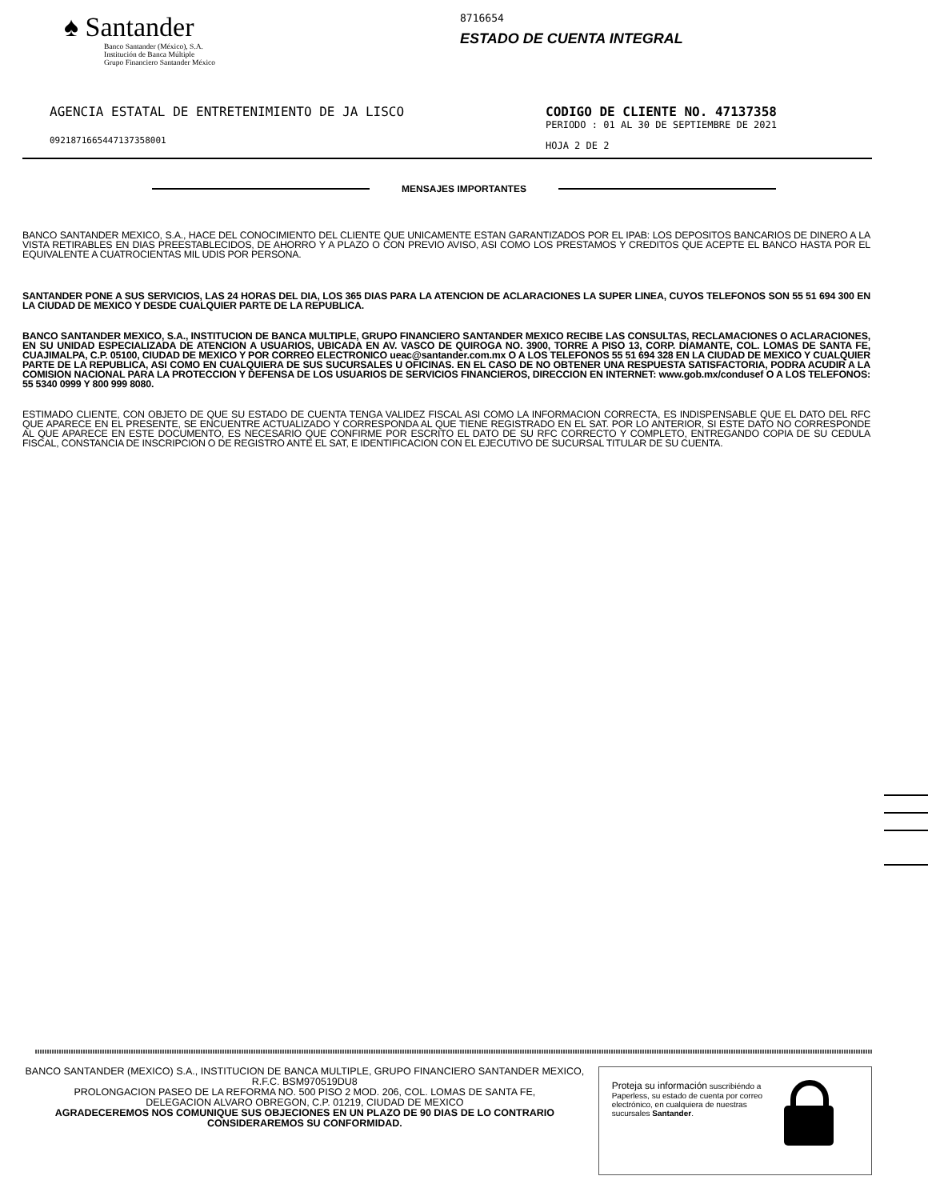♠ Santander
Banco Santander (México), S.A.
Institución de Banca Múltiple
Grupo Financiero Santander México
8716654
ESTADO DE CUENTA INTEGRAL
AGENCIA ESTATAL DE ENTRETENIMIENTO DE JA LISCO
0921871665447137358001
CODIGO DE CLIENTE NO. 47137358
PERIODO : 01 AL 30 DE SEPTIEMBRE DE 2021
HOJA 2 DE 2
MENSAJES IMPORTANTES
BANCO SANTANDER MEXICO, S.A., HACE DEL CONOCIMIENTO DEL CLIENTE QUE UNICAMENTE ESTAN GARANTIZADOS POR EL IPAB: LOS DEPOSITOS BANCARIOS DE DINERO A LA VISTA RETIRABLES EN DIAS PREESTABLECIDOS, DE AHORRO Y A PLAZO O CON PREVIO AVISO, ASI COMO LOS PRESTAMOS Y CREDITOS QUE ACEPTE EL BANCO HASTA POR EL EQUIVALENTE A CUATROCIENTAS MIL UDIS POR PERSONA.
SANTANDER PONE A SUS SERVICIOS, LAS 24 HORAS DEL DIA, LOS 365 DIAS PARA LA ATENCION DE ACLARACIONES LA SUPER LINEA, CUYOS TELEFONOS SON 55 51 694 300 EN LA CIUDAD DE MEXICO Y DESDE CUALQUIER PARTE DE LA REPUBLICA.
BANCO SANTANDER MEXICO, S.A., INSTITUCION DE BANCA MULTIPLE, GRUPO FINANCIERO SANTANDER MEXICO RECIBE LAS CONSULTAS, RECLAMACIONES O ACLARACIONES, EN SU UNIDAD ESPECIALIZADA DE ATENCION A USUARIOS, UBICADA EN AV. VASCO DE QUIROGA NO. 3900, TORRE A PISO 13, CORP. DIAMANTE, COL. LOMAS DE SANTA FE, CUAJIMALPA, C.P. 05100, CIUDAD DE MEXICO Y POR CORREO ELECTRONICO ueac@santander.com.mx O A LOS TELEFONOS 55 51 694 328 EN LA CIUDAD DE MEXICO Y CUALQUIER PARTE DE LA REPUBLICA, ASI COMO EN CUALQUIERA DE SUS SUCURSALES U OFICINAS. EN EL CASO DE NO OBTENER UNA RESPUESTA SATISFACTORIA, PODRA ACUDIR A LA COMISION NACIONAL PARA LA PROTECCION Y DEFENSA DE LOS USUARIOS DE SERVICIOS FINANCIEROS, DIRECCION EN INTERNET: www.gob.mx/condusef O A LOS TELEFONOS: 55 5340 0999 Y 800 999 8080.
ESTIMADO CLIENTE, CON OBJETO DE QUE SU ESTADO DE CUENTA TENGA VALIDEZ FISCAL ASI COMO LA INFORMACION CORRECTA, ES INDISPENSABLE QUE EL DATO DEL RFC QUE APARECE EN EL PRESENTE, SE ENCUENTRE ACTUALIZADO Y CORRESPONDA AL QUE TIENE REGISTRADO EN EL SAT. POR LO ANTERIOR, SI ESTE DATO NO CORRESPONDE AL QUE APARECE EN ESTE DOCUMENTO, ES NECESARIO QUE CONFIRME POR ESCRITO EL DATO DE SU RFC CORRECTO Y COMPLETO, ENTREGANDO COPIA DE SU CEDULA FISCAL, CONSTANCIA DE INSCRIPCION O DE REGISTRO ANTE EL SAT, E IDENTIFICACION CON EL EJECUTIVO DE SUCURSAL TITULAR DE SU CUENTA.
BANCO SANTANDER (MEXICO) S.A., INSTITUCION DE BANCA MULTIPLE, GRUPO FINANCIERO SANTANDER MEXICO,
R.F.C. BSM970519DU8
PROLONGACION PASEO DE LA REFORMA NO. 500 PISO 2 MOD. 206, COL. LOMAS DE SANTA FE,
DELEGACION ALVARO OBREGON, C.P. 01219, CIUDAD DE MEXICO
AGRADECEREMOS NOS COMUNIQUE SUS OBJECIONES EN UN PLAZO DE 90 DIAS DE LO CONTRARIO CONSIDERAREMOS SU CONFORMIDAD.
Proteja su información suscribiéndo a Paperless, su estado de cuenta por correo electrónico, en cualquiera de nuestras sucursales Santander.